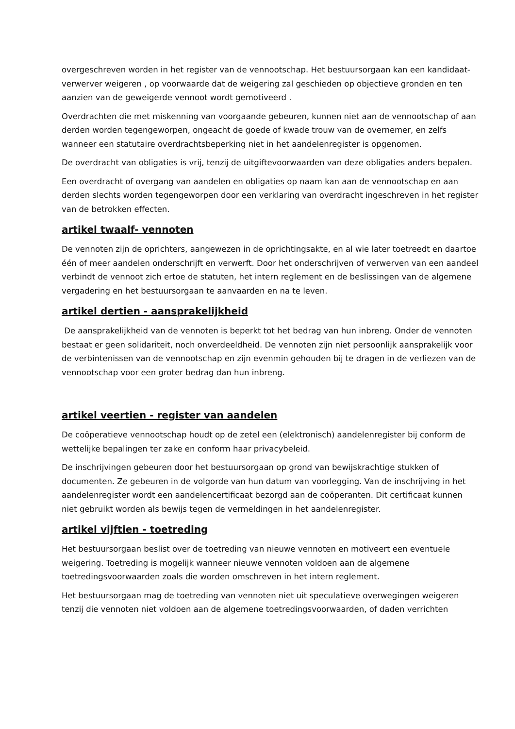overgeschreven worden in het register van de vennootschap. Het bestuursorgaan kan een kandidaat-verwerver weigeren , op voorwaarde dat de weigering zal geschieden op objectieve gronden en ten aanzien van de geweigerde vennoot wordt gemotiveerd .
Overdrachten die met miskenning van voorgaande gebeuren, kunnen niet aan de vennootschap of aan derden worden tegengeworpen, ongeacht de goede of kwade trouw van de overnemer, en zelfs wanneer een statutaire overdrachtsbeperking niet in het aandelenregister is opgenomen.
De overdracht van obligaties is vrij, tenzij de uitgiftevoorwaarden van deze obligaties anders bepalen.
Een overdracht of overgang van aandelen en obligaties op naam kan aan de vennootschap en aan derden slechts worden tegengeworpen door een verklaring van overdracht ingeschreven in het register van de betrokken effecten.
artikel twaalf- vennoten
De vennoten zijn de oprichters, aangewezen in de oprichtingsakte, en al wie later toetreedt en daartoe één of meer aandelen onderschrijft en verwerft. Door het onderschrijven of verwerven van een aandeel verbindt de vennoot zich ertoe de statuten, het intern reglement en de beslissingen van de algemene vergadering en het bestuursorgaan te aanvaarden en na te leven.
artikel dertien - aansprakelijkheid
De aansprakelijkheid van de vennoten is beperkt tot het bedrag van hun inbreng. Onder de vennoten bestaat er geen solidariteit, noch onverdeeldheid. De vennoten zijn niet persoonlijk aansprakelijk voor de verbintenissen van de vennootschap en zijn evenmin gehouden bij te dragen in de verliezen van de vennootschap voor een groter bedrag dan hun inbreng.
artikel veertien - register van aandelen
De coöperatieve vennootschap houdt op de zetel een (elektronisch) aandelenregister bij conform de wettelijke bepalingen ter zake en conform haar privacybeleid.
De inschrijvingen gebeuren door het bestuursorgaan op grond van bewijskrachtige stukken of documenten. Ze gebeuren in de volgorde van hun datum van voorlegging. Van de inschrijving in het aandelenregister wordt een aandelencertificaat bezorgd aan de coöperanten. Dit certificaat kunnen niet gebruikt worden als bewijs tegen de vermeldingen in het aandelenregister.
artikel vijftien - toetreding
Het bestuursorgaan beslist over de toetreding van nieuwe vennoten en motiveert een eventuele weigering. Toetreding is mogelijk wanneer nieuwe vennoten voldoen aan de algemene toetredingsvoorwaarden zoals die worden omschreven in het intern reglement.
Het bestuursorgaan mag de toetreding van vennoten niet uit speculatieve overwegingen weigeren tenzij die vennoten niet voldoen aan de algemene toetredingsvoorwaarden, of daden verrichten